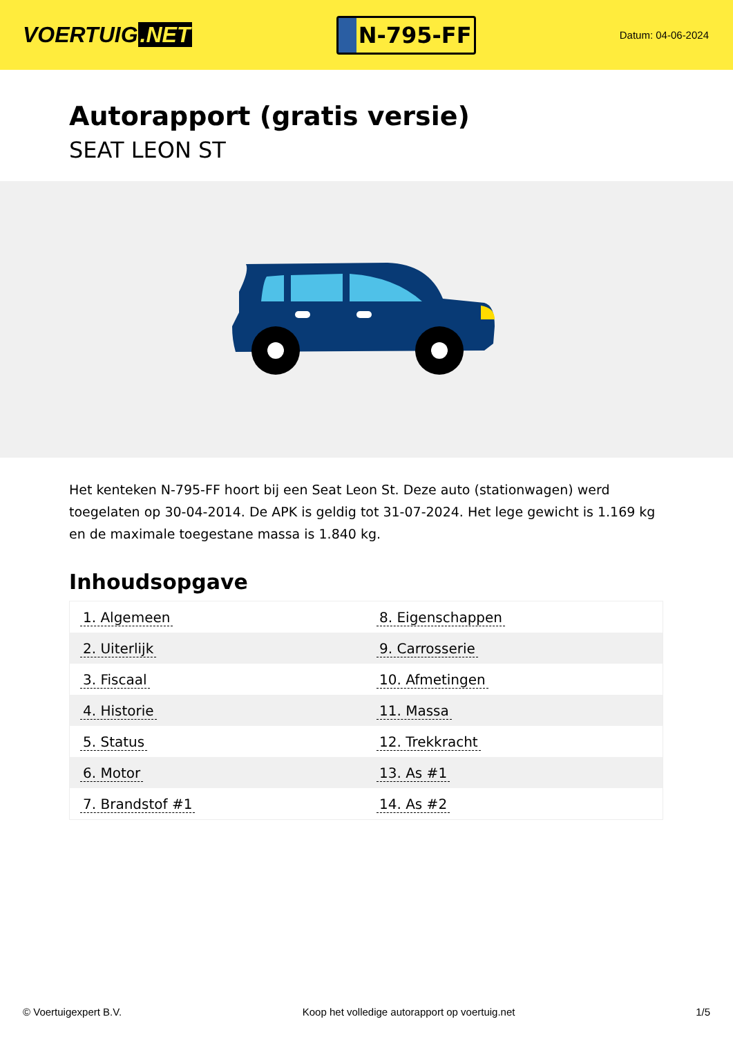VOERTUIG.NET
N-795-FF
Datum: 04-06-2024
Autorapport (gratis versie)
SEAT LEON ST
Het kenteken N-795-FF hoort bij een Seat Leon St. Deze auto (stationwagen) werd toegelaten op 30-04-2014. De APK is geldig tot 31-07-2024. Het lege gewicht is 1.169 kg en de maximale toegestane massa is 1.840 kg.
Inhoudsopgave
| 1. Algemeen | 8. Eigenschappen |
| 2. Uiterlijk | 9. Carrosserie |
| 3. Fiscaal | 10. Afmetingen |
| 4. Historie | 11. Massa |
| 5. Status | 12. Trekkracht |
| 6. Motor | 13. As #1 |
| 7. Brandstof #1 | 14. As #2 |
© Voertuigexpert B.V. Koop het volledige autorapport op voertuig.net
1/5